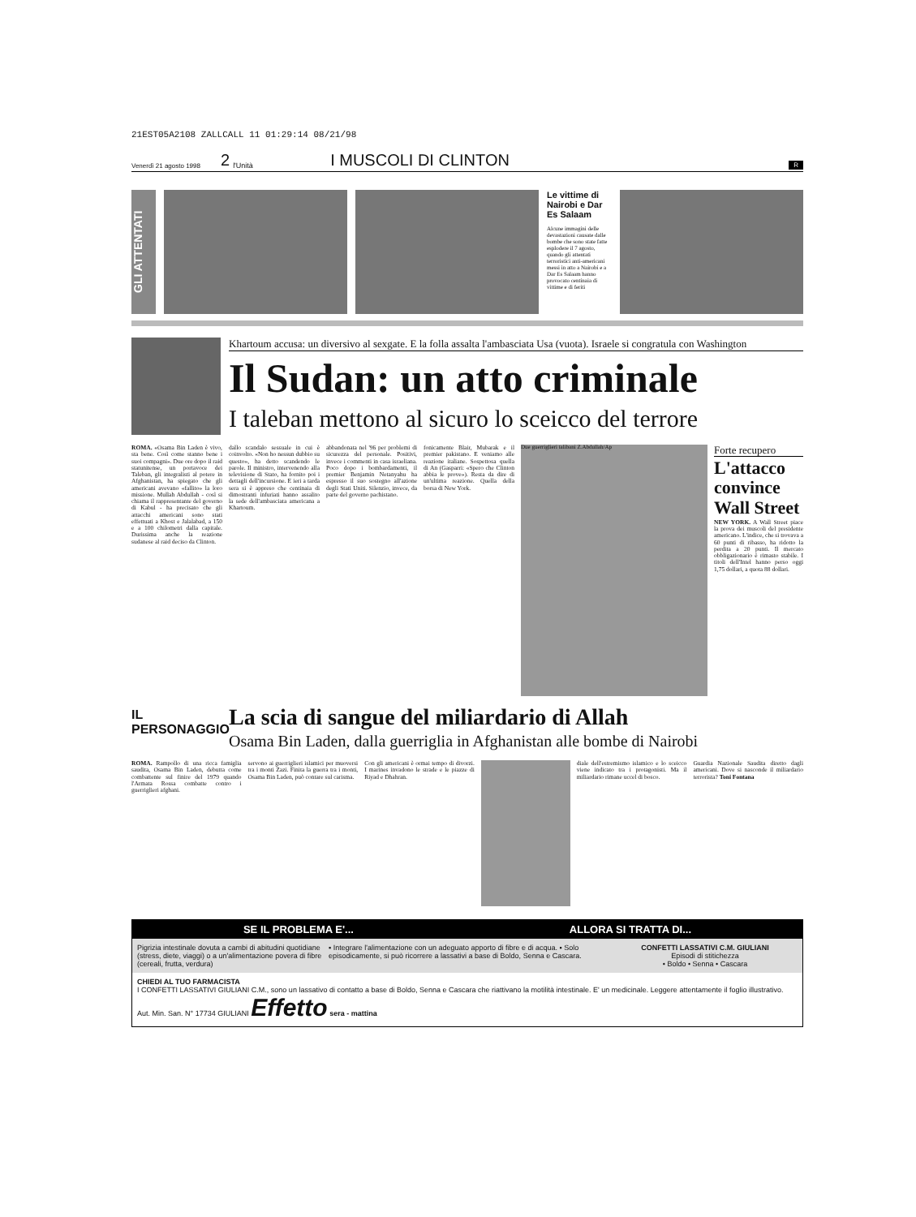21EST05A2108 ZALLCALL 11 01:29:14 08/21/98
Venerdì 21 agosto 1998 2 l'Unità I MUSCOLI DI CLINTON R
GLI ATTENTATI
Le vittime di Nairobi e Dar Es Salaam
Alcune immagini delle devastazioni causate dalle bombe che sono state fatte esplodere il 7 agosto, quando gli attentati terroristici anti-americani messi in atto a Nairobi e a Dar Es Salaam hanno provocato centinaia di vittime e di feriti
Khartoum accusa: un diversivo al sexgate. E la folla assalta l'ambasciata Usa (vuota). Israele si congratula con Washington
Il Sudan: un atto criminale
I taleban mettono al sicuro lo sceicco del terrore
ROMA. «Osama Bin Laden è vivo, sta bene. Così come stanno bene i suoi compagni». Due ore dopo il raid statunitense, un portavoce dei Taleban, gli integralisti al potere in Afghanistan, ha spiegato che gli americani avevano «fallito» la loro missione. Mullah Abdullah - così si chiama il rappresentante del governo di Kabul - ha precisato che gli attacchi americani sono stati effettuati a Khost e Jalalabad, a 150 e a 100 chilometri dalla capitale. Durissima anche la reazione sudanese al raid deciso da Clinton.
dallo scandalo sessuale in cui è coinvolto. «Non ho nessun dubbio su questo», ha detto scandendo le parole. Il ministro, intervenendo alla televisione di Stato, ha fornito poi i dettagli dell'incursione. E ieri a tarda sera si è appreso che centinaia di dimostranti infuriati hanno assalito la sede dell'ambasciata americana a Khartoum.
abbandonata nel '96 per problemi di sicurezza del personale. Positivi, invece i commenti in casa israeliana. Poco dopo i bombardamenti, il premier Benjamin Netanyahu ha espresso il suo sostegno all'azione degli Stati Uniti. Silenzio, invece, da parte del governo pachistano.
fonicamente Blair, Mubarak e il premier pakistano. E veniamo alle reazione italiane. Sospettosa quella di An (Gasparri: «Spero che Clinton abbia le prove»). Resta da dire di un'ultima reazione. Quella della borsa di New York.
Due guerriglieri talibani Z.Abdullah/Ap
Forte recupero
L'attacco convince Wall Street
NEW YORK. A Wall Street piace la prova dei muscoli del presidente americano. L'indice, che si trovava a 60 punti di ribasso, ha ridotto la perdita a 20 punti. Il mercato obbligazionario è rimasto stabile. I titoli dell'Intel hanno perso oggi 1,75 dollari, a quota 88 dollari.
IL PERSONAGGIO
La scia di sangue del miliardario di Allah
Osama Bin Laden, dalla guerriglia in Afghanistan alle bombe di Nairobi
ROMA. Rampollo di una ricca famiglia saudita, Osama Bin Laden, debutta come combattente sul finire del 1979 quando l'Armata Rossa combatte contro i guerriglieri afghani.
servono ai guerriglieri islamici per muoversi tra i monti Zazi. Finita la guerra tra i monti, Osama Bin Laden, può contare sul carisma.
Con gli americani è ormai tempo di divorzi. I marines invadono le strade e le piazze di Riyad e Dhahran.
diale dell'estremismo islamico e lo sceicco viene indicato tra i protagonisti. Ma il miliardario rimane uccel di bosco.
Guardia Nazionale Saudita diretto dagli americani. Dove si nasconde il miliardario terrorista? Toni Fontana
SE IL PROBLEMA E'... ALLORA SI TRATTA DI...
Pigrizia intestinale dovuta a cambi di abitudini quotidiane (stress, diete, viaggi) o a un'alimentazione povera di fibre (cereali, frutta, verdura)
▪ Integrare l'alimentazione con un adeguato apporto di fibre e di acqua. ▪ Solo episodicamente, si può ricorrere a lassativi a base di Boldo, Senna e Cascara.
CONFETTI LASSATIVI C.M. GIULIANI
Episodi di stitichezza
• Boldo • Senna • Cascara
CHIEDI AL TUO FARMACISTA
I CONFETTI LASSATIVI GIULIANI C.M., sono un lassativo di contatto a base di Boldo, Senna e Cascara che riattivano la motilità intestinale. E' un medicinale. Leggere attentamente il foglio illustrativo. Aut. Min. San. N° 17734 GIULIANI Effetto sera - mattina